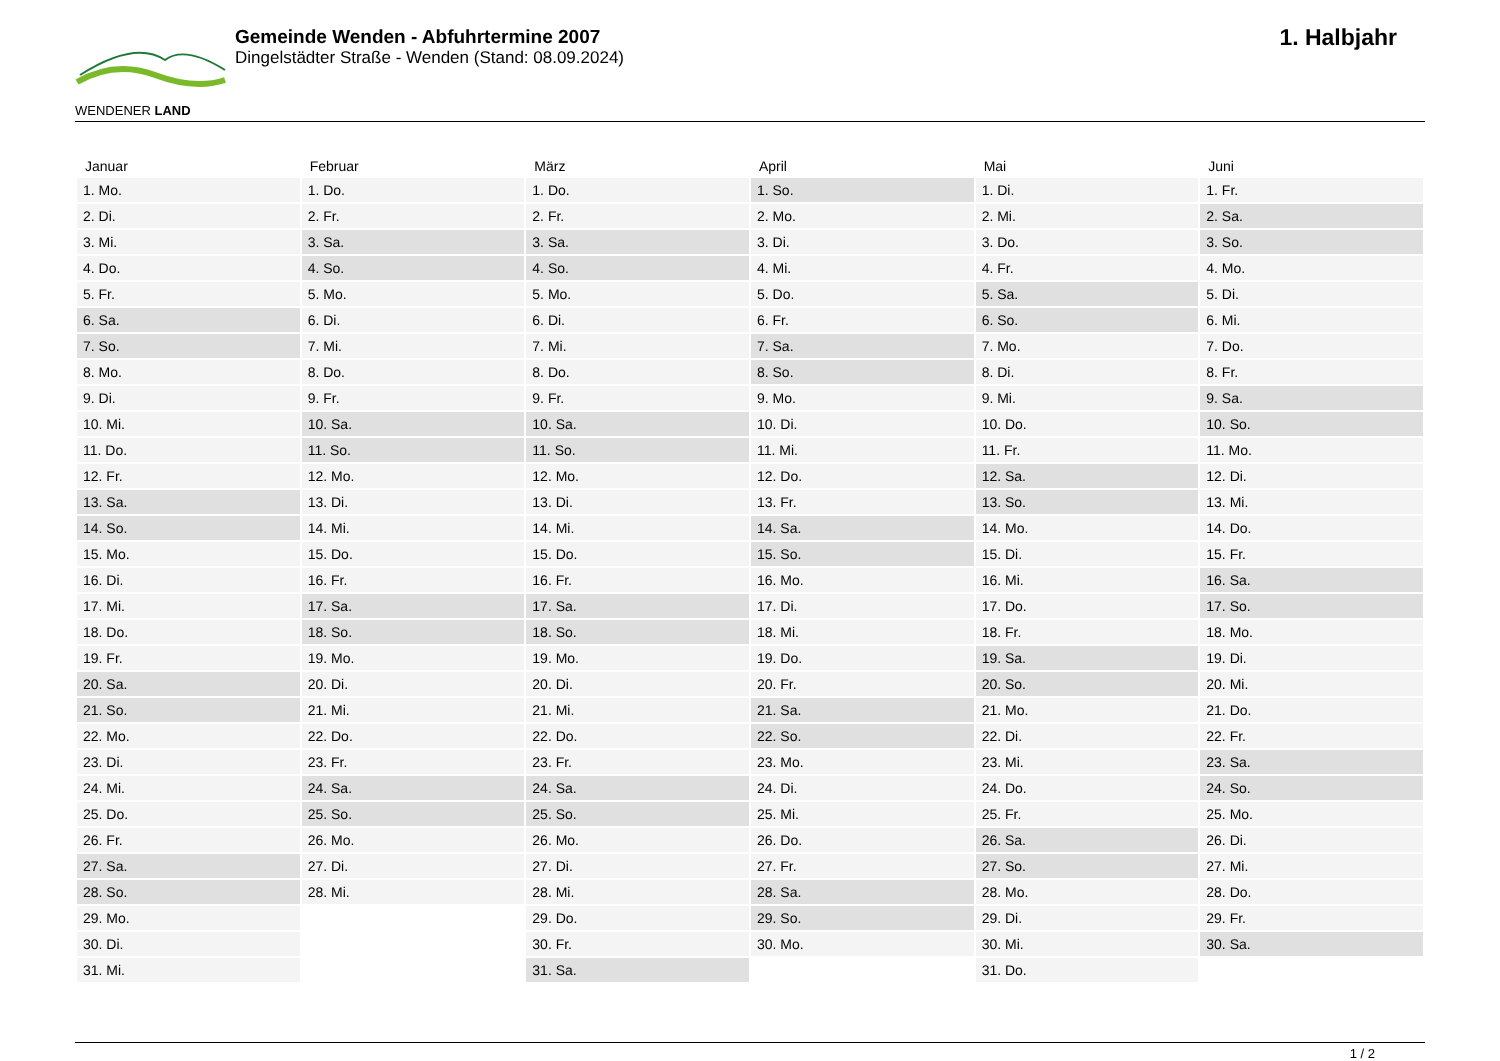WENDENER LAND
Gemeinde Wenden - Abfuhrtermine 2007
Dingelstädter Straße - Wenden (Stand: 08.09.2024)
1. Halbjahr
| Januar | Februar | März | April | Mai | Juni |
| --- | --- | --- | --- | --- | --- |
| 1. Mo. | 1. Do. | 1. Do. | 1. So. | 1. Di. | 1. Fr. |
| 2. Di. | 2. Fr. | 2. Fr. | 2. Mo. | 2. Mi. | 2. Sa. |
| 3. Mi. | 3. Sa. | 3. Sa. | 3. Di. | 3. Do. | 3. So. |
| 4. Do. | 4. So. | 4. So. | 4. Mi. | 4. Fr. | 4. Mo. |
| 5. Fr. | 5. Mo. | 5. Mo. | 5. Do. | 5. Sa. | 5. Di. |
| 6. Sa. | 6. Di. | 6. Di. | 6. Fr. | 6. So. | 6. Mi. |
| 7. So. | 7. Mi. | 7. Mi. | 7. Sa. | 7. Mo. | 7. Do. |
| 8. Mo. | 8. Do. | 8. Do. | 8. So. | 8. Di. | 8. Fr. |
| 9. Di. | 9. Fr. | 9. Fr. | 9. Mo. | 9. Mi. | 9. Sa. |
| 10. Mi. | 10. Sa. | 10. Sa. | 10. Di. | 10. Do. | 10. So. |
| 11. Do. | 11. So. | 11. So. | 11. Mi. | 11. Fr. | 11. Mo. |
| 12. Fr. | 12. Mo. | 12. Mo. | 12. Do. | 12. Sa. | 12. Di. |
| 13. Sa. | 13. Di. | 13. Di. | 13. Fr. | 13. So. | 13. Mi. |
| 14. So. | 14. Mi. | 14. Mi. | 14. Sa. | 14. Mo. | 14. Do. |
| 15. Mo. | 15. Do. | 15. Do. | 15. So. | 15. Di. | 15. Fr. |
| 16. Di. | 16. Fr. | 16. Fr. | 16. Mo. | 16. Mi. | 16. Sa. |
| 17. Mi. | 17. Sa. | 17. Sa. | 17. Di. | 17. Do. | 17. So. |
| 18. Do. | 18. So. | 18. So. | 18. Mi. | 18. Fr. | 18. Mo. |
| 19. Fr. | 19. Mo. | 19. Mo. | 19. Do. | 19. Sa. | 19. Di. |
| 20. Sa. | 20. Di. | 20. Di. | 20. Fr. | 20. So. | 20. Mi. |
| 21. So. | 21. Mi. | 21. Mi. | 21. Sa. | 21. Mo. | 21. Do. |
| 22. Mo. | 22. Do. | 22. Do. | 22. So. | 22. Di. | 22. Fr. |
| 23. Di. | 23. Fr. | 23. Fr. | 23. Mo. | 23. Mi. | 23. Sa. |
| 24. Mi. | 24. Sa. | 24. Sa. | 24. Di. | 24. Do. | 24. So. |
| 25. Do. | 25. So. | 25. So. | 25. Mi. | 25. Fr. | 25. Mo. |
| 26. Fr. | 26. Mo. | 26. Mo. | 26. Do. | 26. Sa. | 26. Di. |
| 27. Sa. | 27. Di. | 27. Di. | 27. Fr. | 27. So. | 27. Mi. |
| 28. So. | 28. Mi. | 28. Mi. | 28. Sa. | 28. Mo. | 28. Do. |
| 29. Mo. | | 29. Do. | 29. So. | 29. Di. | 29. Fr. |
| 30. Di. | | 30. Fr. | 30. Mo. | 30. Mi. | 30. Sa. |
| 31. Mi. | | 31. Sa. | | 31. Do. | |
1 / 2